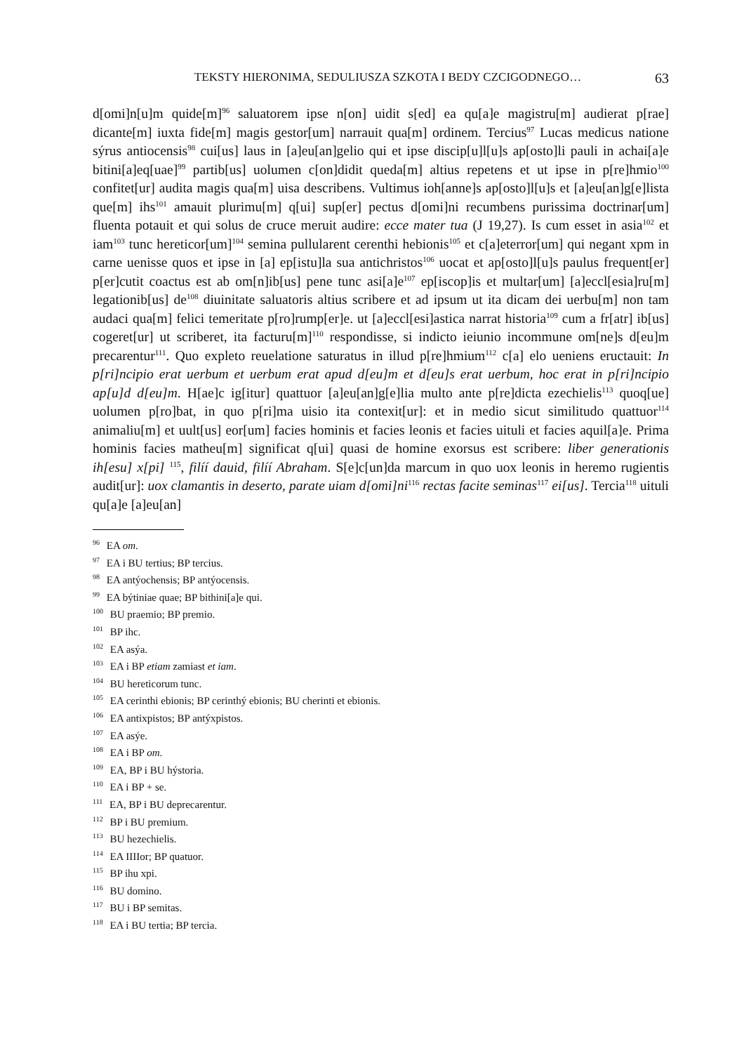TEKSTY HIERONIMA, SEDULIUSZA SZKOTA I BEDY CZCIGODNEGO… 63
d[omi]n[u]m quide[m]<sup>96</sup> saluatorem ipse n[on] uidit s[ed] ea qu[a]e magistru[m] audierat p[rae] dicante[m] iuxta fide[m] magis gestor[um] narrauit qua[m] ordinem. Tercius<sup>97</sup> Lucas medicus natione sýrus antiocensis<sup>98</sup> cui[us] laus in [a]eu[an]gelio qui et ipse discip[u]l[u]s ap[osto]li pauli in achai[a]e bitini[a]eq[uae]<sup>99</sup> partib[us] uolumen c[on]didit queda[m] altius repetens et ut ipse in p[re]hmio<sup>100</sup> confitet[ur] audita magis qua[m] uisa describens. Vultimus ioh[anne]s ap[osto]l[u]s et [a]eu[an]g[e]lista que[m] ihs<sup>101</sup> amauit plurimu[m] q[ui] sup[er] pectus d[omi]ni recumbens purissima doctrinar[um] fluenta potauit et qui solus de cruce meruit audire: ecce mater tua (J 19,27). Is cum esset in asia<sup>102</sup> et iam<sup>103</sup> tunc hereticor[um]<sup>104</sup> semina pullularent cerenthi hebionis<sup>105</sup> et c[a]eterror[um] qui negant xpm in carne uenisse quos et ipse in [a] ep[istu]la sua antichristos<sup>106</sup> uocat et ap[osto]l[u]s paulus frequent[er] p[er]cutit coactus est ab om[n]ib[us] pene tunc asi[a]e<sup>107</sup> ep[iscop]is et multar[um] [a]eccl[esia]ru[m] legationib[us] de<sup>108</sup> diuinitate saluatoris altius scribere et ad ipsum ut ita dicam dei uerbu[m] non tam audaci qua[m] felici temeritate p[ro]rump[er]e. ut [a]eccl[esi]astica narrat historia<sup>109</sup> cum a fr[atr] ib[us] cogeret[ur] ut scriberet, ita facturu[m]<sup>110</sup> respondisse, si indicto ieiunio incommune om[ne]s d[eu]m precarentur<sup>111</sup>. Quo expleto reuelatione saturatus in illud p[re]hmium<sup>112</sup> c[a] elo ueniens eructauit: In p[ri]ncipio erat uerbum et uerbum erat apud d[eu]m et d[eu]s erat uerbum, hoc erat in p[ri]ncipio ap[u]d d[eu]m. H[ae]c ig[itur] quattuor [a]eu[an]g[e]lia multo ante p[re]dicta ezechielis<sup>113</sup> quoq[ue] uolumen p[ro]bat, in quo p[ri]ma uisio ita contexit[ur]: et in medio sicut similitudo quattuor<sup>114</sup> animaliu[m] et uult[us] eor[um] facies hominis et facies leonis et facies uituli et facies aquil[a]e. Prima hominis facies matheu[m] significat q[ui] quasi de homine exorsus est scribere: liber generationis ih[esu] x[pi] <sup>115</sup>, filíí dauid, filíí Abraham. S[e]c[un]da marcum in quo uox leonis in heremo rugientis audit[ur]: uox clamantis in deserto, parate uiam d[omi]ni<sup>116</sup> rectas facite seminas<sup>117</sup> ei[us]. Tercia<sup>118</sup> uituli qu[a]e [a]eu[an]
<sup>96</sup> EA om.
<sup>97</sup> EA i BU tertius; BP tercius.
<sup>98</sup> EA antýochensis; BP antýocensis.
<sup>99</sup> EA býtiniae quae; BP bithini[a]e qui.
<sup>100</sup> BU praemio; BP premio.
<sup>101</sup> BP ihc.
<sup>102</sup> EA asýa.
<sup>103</sup> EA i BP etiam zamiast et iam.
<sup>104</sup> BU hereticorum tunc.
<sup>105</sup> EA cerinthi ebionis; BP cerinthý ebionis; BU cherinti et ebionis.
<sup>106</sup> EA antixpistos; BP antýxpistos.
<sup>107</sup> EA asýe.
<sup>108</sup> EA i BP om.
<sup>109</sup> EA, BP i BU hýstoria.
<sup>110</sup> EA i BP + se.
<sup>111</sup> EA, BP i BU deprecarentur.
<sup>112</sup> BP i BU premium.
<sup>113</sup> BU hezechielis.
<sup>114</sup> EA IIIIor; BP quatuor.
<sup>115</sup> BP ihu xpi.
<sup>116</sup> BU domino.
<sup>117</sup> BU i BP semitas.
<sup>118</sup> EA i BU tertia; BP tercia.